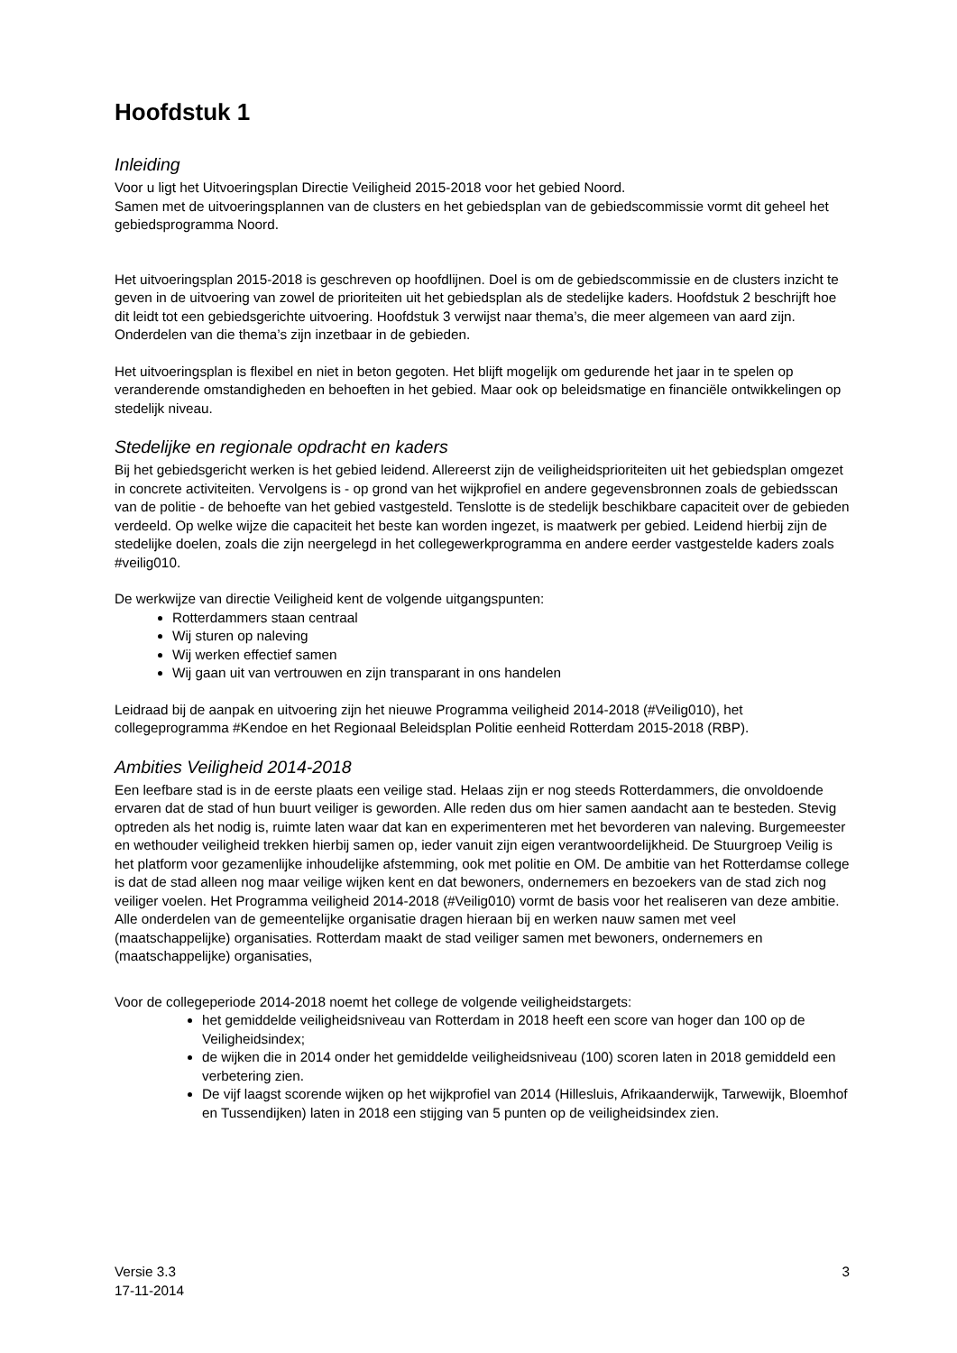Hoofdstuk 1
Inleiding
Voor u ligt het Uitvoeringsplan Directie Veiligheid 2015-2018 voor het gebied Noord.
Samen met de uitvoeringsplannen van de clusters en het gebiedsplan van de gebiedscommissie vormt dit geheel het gebiedsprogramma Noord.
Het uitvoeringsplan 2015-2018 is geschreven op hoofdlijnen. Doel is om de gebiedscommissie en de clusters inzicht te geven in de uitvoering van zowel de prioriteiten uit het gebiedsplan als de stedelijke kaders. Hoofdstuk 2 beschrijft hoe dit leidt tot een gebiedsgerichte uitvoering. Hoofdstuk 3 verwijst naar thema’s, die meer algemeen van aard zijn. Onderdelen van die thema’s zijn inzetbaar in de gebieden.
Het uitvoeringsplan is flexibel en niet in beton gegoten. Het blijft mogelijk om gedurende het jaar in te spelen op veranderende omstandigheden en behoeften in het gebied. Maar ook op beleidsmatige en financiële ontwikkelingen op stedelijk niveau.
Stedelijke en regionale opdracht en kaders
Bij het gebiedsgericht werken is het gebied leidend. Allereerst zijn de veiligheidsprioriteiten uit het gebiedsplan omgezet in concrete activiteiten. Vervolgens is - op grond van het wijkprofiel en andere gegevensbronnen zoals de gebiedsscan van de politie - de behoefte van het gebied vastgesteld. Tenslotte is de stedelijk beschikbare capaciteit over de gebieden verdeeld. Op welke wijze die capaciteit het beste kan worden ingezet, is maatwerk per gebied. Leidend hierbij zijn de stedelijke doelen, zoals die zijn neergelegd in het collegewerkprogramma en andere eerder vastgestelde kaders zoals #veilig010.
De werkwijze van directie Veiligheid kent de volgende uitgangspunten:
Rotterdammers staan centraal
Wij sturen op naleving
Wij werken effectief samen
Wij gaan uit van vertrouwen en zijn transparant in ons handelen
Leidraad bij de aanpak en uitvoering zijn het nieuwe Programma veiligheid 2014-2018 (#Veilig010), het collegeprogramma #Kendoe en het Regionaal Beleidsplan Politie eenheid Rotterdam 2015-2018 (RBP).
Ambities Veiligheid 2014-2018
Een leefbare stad is in de eerste plaats een veilige stad. Helaas zijn er nog steeds Rotterdammers, die onvoldoende ervaren dat de stad of hun buurt veiliger is geworden. Alle reden dus om hier samen aandacht aan te besteden. Stevig optreden als het nodig is, ruimte laten waar dat kan en experimenteren met het bevorderen van naleving. Burgemeester en wethouder veiligheid trekken hierbij samen op, ieder vanuit zijn eigen verantwoordelijkheid. De Stuurgroep Veilig is het platform voor gezamenlijke inhoudelijke afstemming, ook met politie en OM. De ambitie van het Rotterdamse college is dat de stad alleen nog maar veilige wijken kent en dat bewoners, ondernemers en bezoekers van de stad zich nog veiliger voelen. Het Programma veiligheid 2014-2018 (#Veilig010) vormt de basis voor het realiseren van deze ambitie. Alle onderdelen van de gemeentelijke organisatie dragen hieraan bij en werken nauw samen met veel (maatschappelijke) organisaties. Rotterdam maakt de stad veiliger samen met bewoners, ondernemers en (maatschappelijke) organisaties,
Voor de collegeperiode 2014-2018 noemt het college de volgende veiligheidstargets:
het gemiddelde veiligheidsniveau van Rotterdam in 2018 heeft een score van hoger dan 100 op de Veiligheidsindex;
de wijken die in 2014 onder het gemiddelde veiligheidsniveau (100) scoren laten in 2018 gemiddeld een verbetering zien.
De vijf laagst scorende wijken op het wijkprofiel van 2014 (Hillesluis, Afrikaanderwijk, Tarwewijk, Bloemhof en Tussendijken) laten in 2018 een stijging van 5 punten op de veiligheidsindex zien.
Versie 3.3
17-11-2014
3